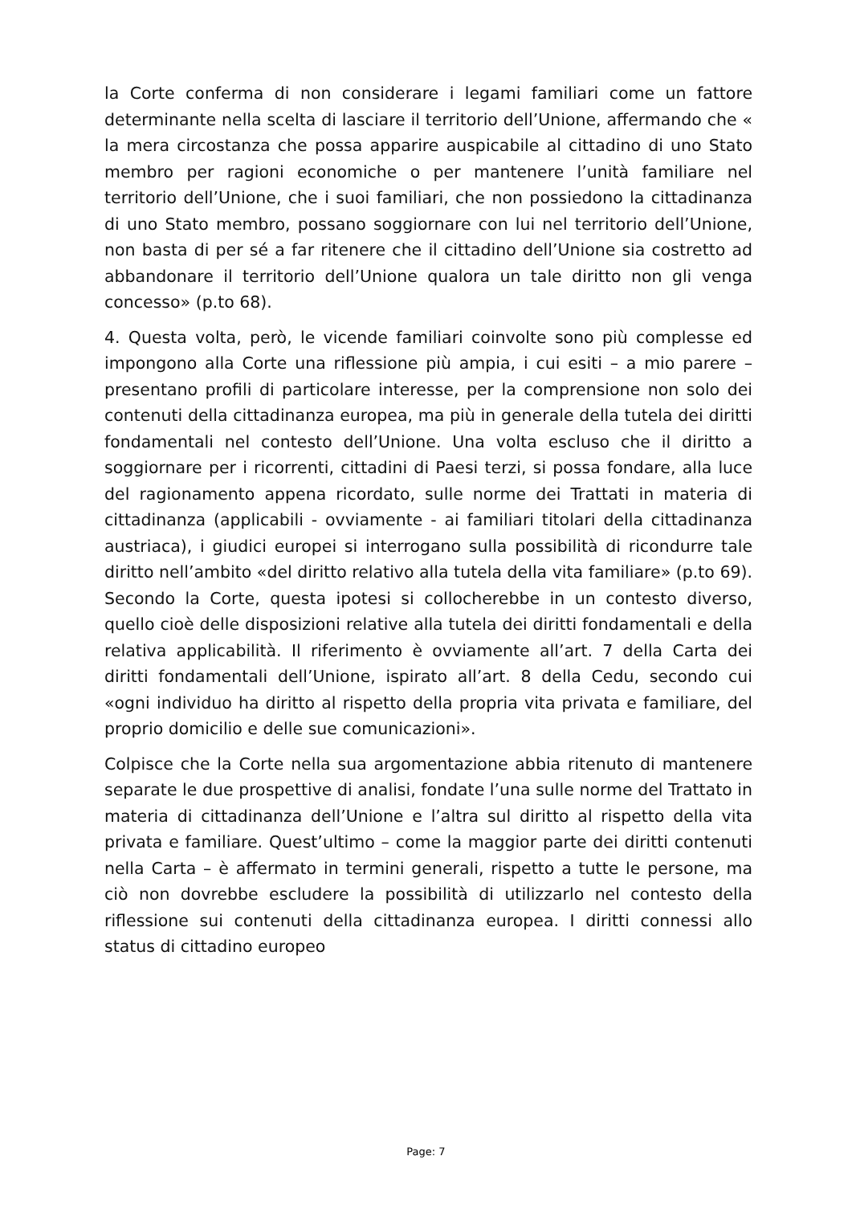la Corte conferma di non considerare i legami familiari come un fattore determinante nella scelta di lasciare il territorio dell’Unione, affermando che « la mera circostanza che possa apparire auspicabile al cittadino di uno Stato membro per ragioni economiche o per mantenere l’unità familiare nel territorio dell’Unione, che i suoi familiari, che non possiedono la cittadinanza di uno Stato membro, possano soggiornare con lui nel territorio dell’Unione, non basta di per sé a far ritenere che il cittadino dell’Unione sia costretto ad abbandonare il territorio dell’Unione qualora un tale diritto non gli venga concesso» (p.to 68).
4. Questa volta, però, le vicende familiari coinvolte sono più complesse ed impongono alla Corte una riflessione più ampia, i cui esiti – a mio parere – presentano profili di particolare interesse, per la comprensione non solo dei contenuti della cittadinanza europea, ma più in generale della tutela dei diritti fondamentali nel contesto dell’Unione. Una volta escluso che il diritto a soggiornare per i ricorrenti, cittadini di Paesi terzi, si possa fondare, alla luce del ragionamento appena ricordato, sulle norme dei Trattati in materia di cittadinanza (applicabili - ovviamente - ai familiari titolari della cittadinanza austriaca), i giudici europei si interrogano sulla possibilità di ricondurre tale diritto nell’ambito «del diritto relativo alla tutela della vita familiare» (p.to 69). Secondo la Corte, questa ipotesi si collocherebbe in un contesto diverso, quello cioè delle disposizioni relative alla tutela dei diritti fondamentali e della relativa applicabilità. Il riferimento è ovviamente all’art. 7 della Carta dei diritti fondamentali dell’Unione, ispirato all’art. 8 della Cedu, secondo cui «ogni individuo ha diritto al rispetto della propria vita privata e familiare, del proprio domicilio e delle sue comunicazioni».
Colpisce che la Corte nella sua argomentazione abbia ritenuto di mantenere separate le due prospettive di analisi, fondate l’una sulle norme del Trattato in materia di cittadinanza dell’Unione e l’altra sul diritto al rispetto della vita privata e familiare. Quest’ultimo – come la maggior parte dei diritti contenuti nella Carta – è affermato in termini generali, rispetto a tutte le persone, ma ciò non dovrebbe escludere la possibilità di utilizzarlo nel contesto della riflessione sui contenuti della cittadinanza europea. I diritti connessi allo status di cittadino europeo
Page: 7